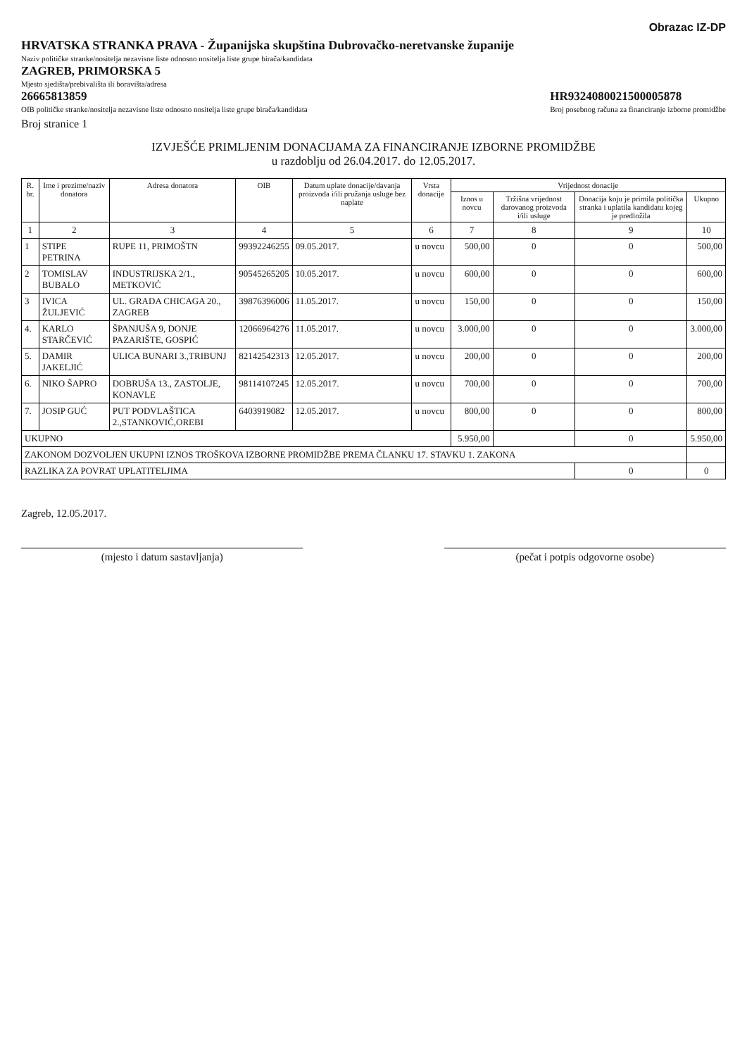Obrazac IZ-DP
HRVATSKA STRANKA PRAVA - Županijska skupština Dubrovačko-neretvanske županije
Naziv političke stranke/nositelja nezavisne liste odnosno nositelja liste grupe birača/kandidata
ZAGREB, PRIMORSKA 5
Mjesto sjedišta/prebivališta ili boravišta/adresa
26665813859
OIB političke stranke/nositelja nezavisne liste odnosno nositelja liste grupe birača/kandidata
HR9324080021500005878
Broj posebnog računa za financiranje izborne promidžbe
Broj stranice 1
IZVJEŠĆE PRIMLJENIM DONACIJAMA ZA FINANCIRANJE IZBORNE PROMIDŽBE
u razdoblju od 26.04.2017. do 12.05.2017.
| R. br. | Ime i prezime/naziv donatora | Adresa donatora | OIB | Datum uplate donacije/davanja proizvoda i/ili pružanja usluge bez naplate | Vrsta donacije | Vrijednost donacije | | | |
| --- | --- | --- | --- | --- | --- | --- | --- | --- | --- |
| | | | | | | Iznos u novcu | Tržišna vrijednost darovanog proizvoda i/ili usluge | Donacija koju je primila politička stranka i uplatila kandidatu kojeg je predložila | Ukupno |
| 1 | 2 | 3 | 4 | 5 | 6 | 7 | 8 | 9 | 10 |
| 1 | STIPE PETRINA | RUPE 11, PRIMOŠTN | 99392246255 | 09.05.2017. | u novcu | 500,00 | 0 | 0 | 500,00 |
| 2 | TOMISLAV BUBALO | INDUSTRIJSKA 2/1., METKOVIĆ | 90545265205 | 10.05.2017. | u novcu | 600,00 | 0 | 0 | 600,00 |
| 3 | IVICA ŽULJEVIĆ | UL. GRADA CHICAGA 20., ZAGREB | 39876396006 | 11.05.2017. | u novcu | 150,00 | 0 | 0 | 150,00 |
| 4. | KARLO STARČEVIĆ | ŠPANJUŠA 9, DONJE PAZARIŠTE, GOSPIĆ | 12066964276 | 11.05.2017. | u novcu | 3.000,00 | 0 | 0 | 3.000,00 |
| 5. | DAMIR JAKELJIĆ | ULICA BUNARI 3.,TRIBUNJ | 82142542313 | 12.05.2017. | u novcu | 200,00 | 0 | 0 | 200,00 |
| 6. | NIKO ŠAPRO | DOBRUŠA 13., ZASTOLJE, KONAVLE | 98114107245 | 12.05.2017. | u novcu | 700,00 | 0 | 0 | 700,00 |
| 7. | JOSIP GUĆ | PUT PODVLAŠTICA 2.,STANKOVIĆ,OREBI | 6403919082 | 12.05.2017. | u novcu | 800,00 | 0 | 0 | 800,00 |
| UKUPNO | | | | | | 5.950,00 | | 0 | 5.950,00 |
| ZAKONOM DOZVOLJEN UKUPNI IZNOS TROŠKOVA IZBORNE PROMIDŽBE PREMA ČLANKU 17. STAVKU 1. ZAKONA | | | | | | | | | |
| RAZLIKA ZA POVRAT UPLATITELJIMA | | | | | | | | 0 | 0 |
Zagreb, 12.05.2017.
(mjesto i datum sastavljanja) (pečat i potpis odgovorne osobe)